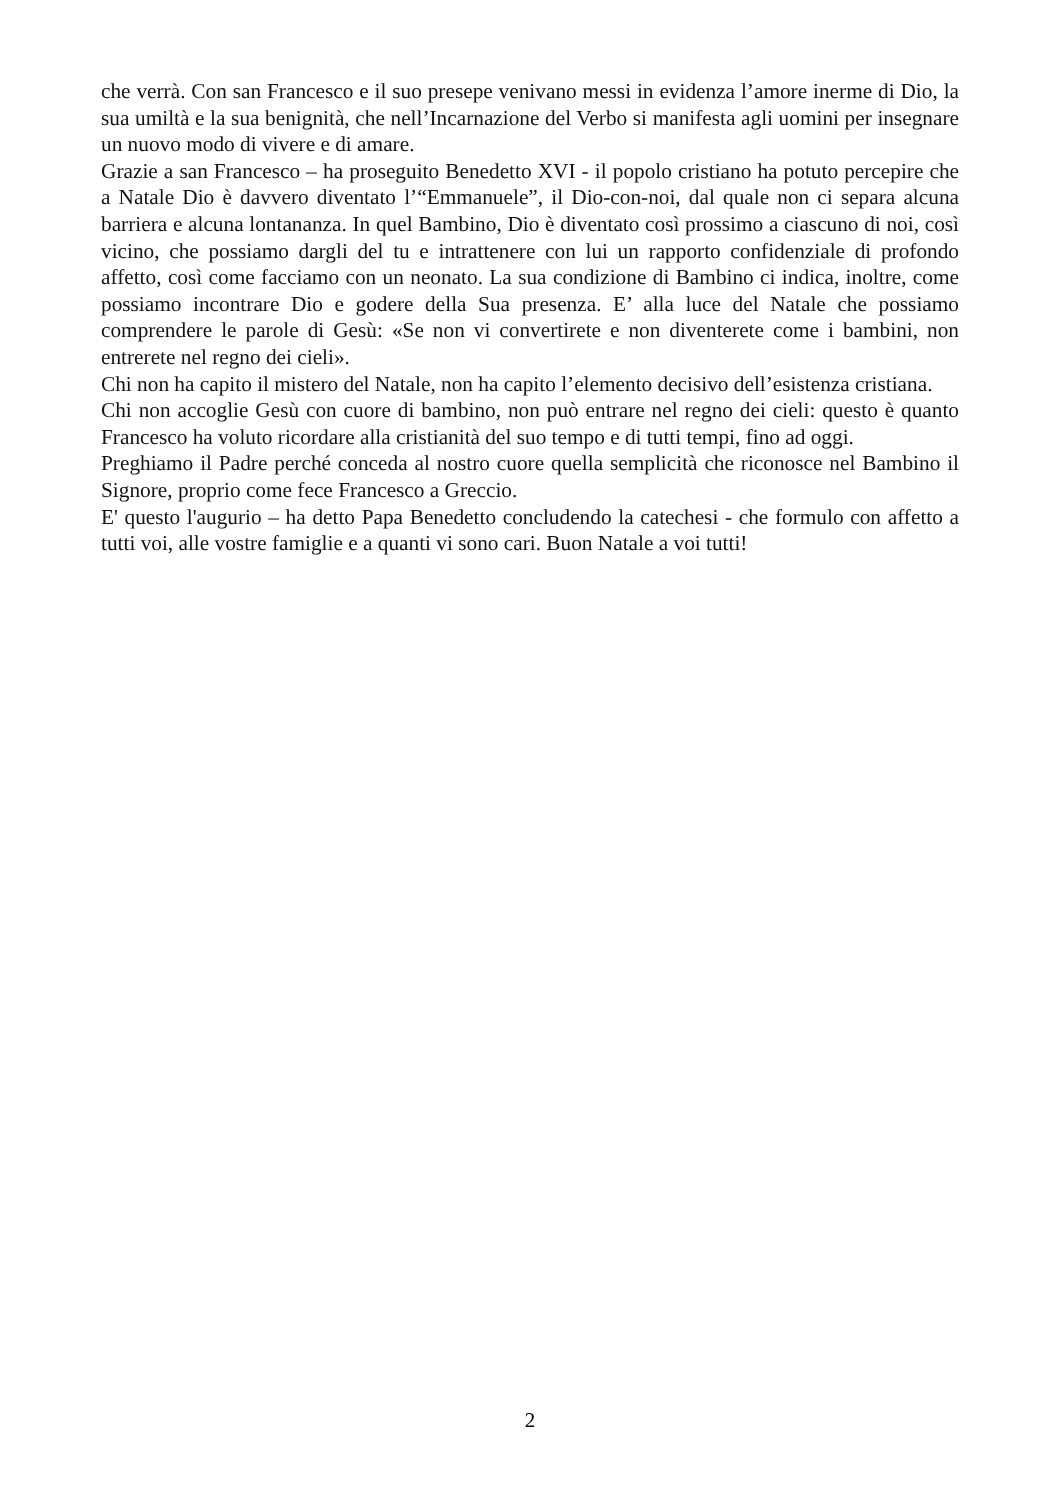che verrà. Con san Francesco e il suo presepe venivano messi in evidenza l’amore inerme di Dio, la sua umiltà e la sua benignità, che nell’Incarnazione del Verbo si manifesta agli uomini per insegnare un nuovo modo di vivere e di amare.
Grazie a san Francesco – ha proseguito Benedetto XVI - il popolo cristiano ha potuto percepire che a Natale Dio è davvero diventato l’“Emmanuele”, il Dio-con-noi, dal quale non ci separa alcuna barriera e alcuna lontananza. In quel Bambino, Dio è diventato così prossimo a ciascuno di noi, così vicino, che possiamo dargli del tu e intrattenere con lui un rapporto confidenziale di profondo affetto, così come facciamo con un neonato. La sua condizione di Bambino ci indica, inoltre, come possiamo incontrare Dio e godere della Sua presenza. E’ alla luce del Natale che possiamo comprendere le parole di Gesù: «Se non vi convertirete e non diventerete come i bambini, non entrerete nel regno dei cieli».
Chi non ha capito il mistero del Natale, non ha capito l’elemento decisivo dell’esistenza cristiana.
Chi non accoglie Gesù con cuore di bambino, non può entrare nel regno dei cieli: questo è quanto Francesco ha voluto ricordare alla cristianità del suo tempo e di tutti tempi, fino ad oggi.
Preghiamo il Padre perché conceda al nostro cuore quella semplicità che riconosce nel Bambino il Signore, proprio come fece Francesco a Greccio.
E' questo l'augurio – ha detto Papa Benedetto concludendo la catechesi - che formulo con affetto a tutti voi, alle vostre famiglie e a quanti vi sono cari. Buon Natale a voi tutti!
2